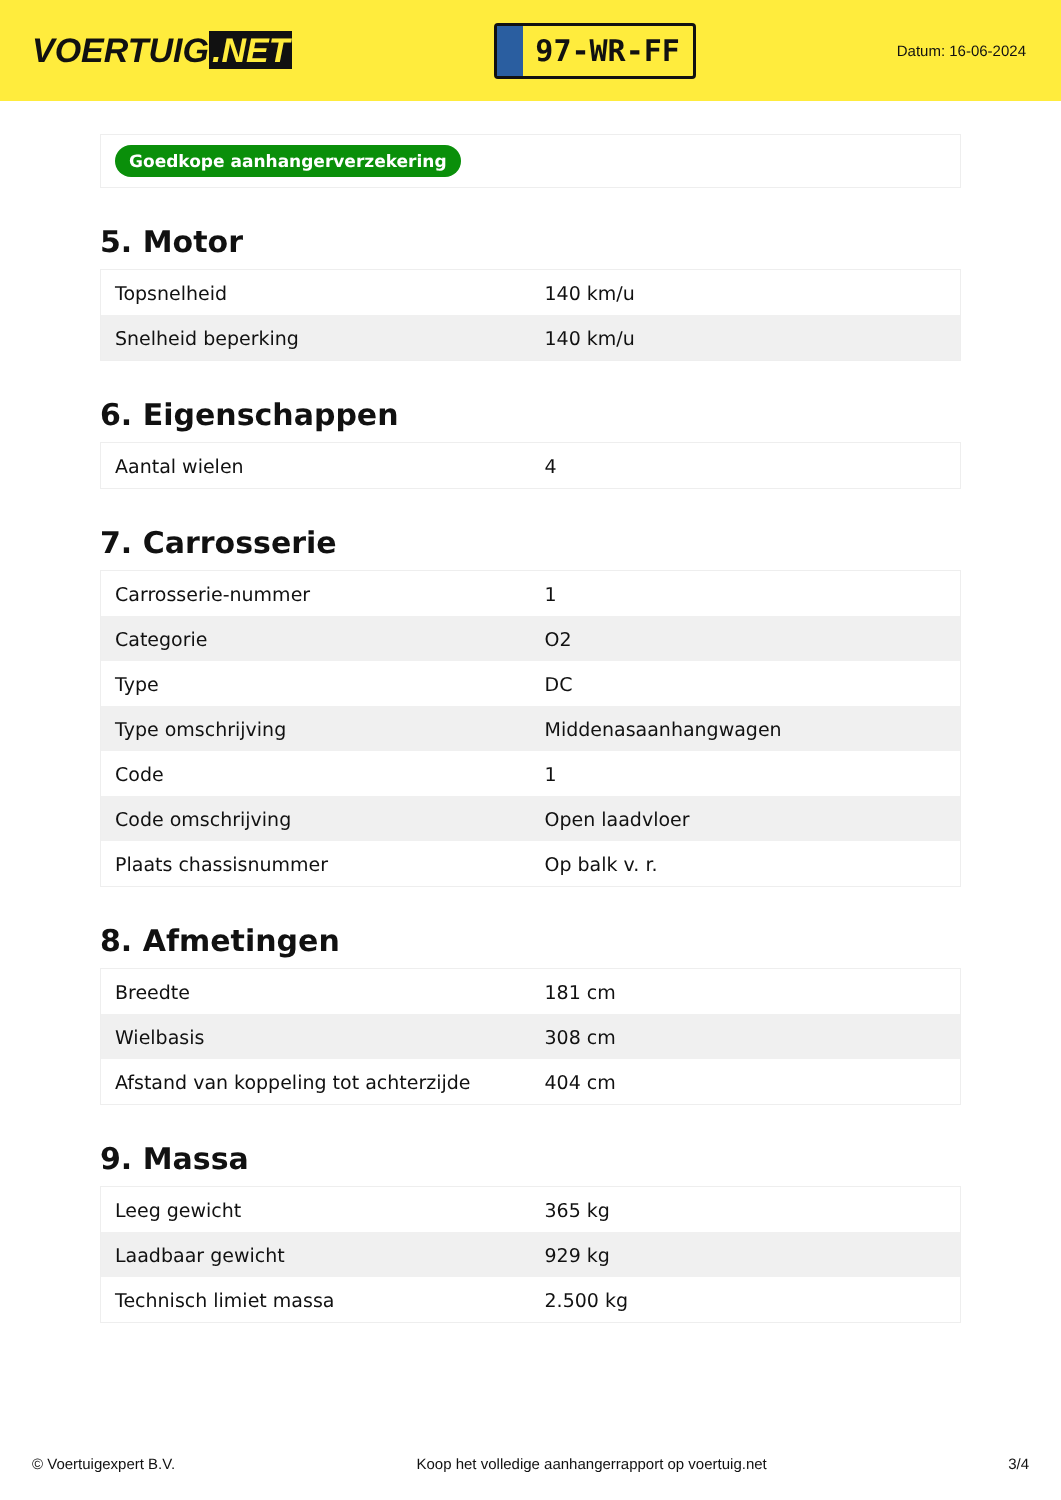VOERTUIG.NET
97-WR-FF
Datum: 16-06-2024
Goedkope aanhangerverzekering
5. Motor
| Topsnelheid | 140 km/u |
| Snelheid beperking | 140 km/u |
6. Eigenschappen
| Aantal wielen | 4 |
7. Carrosserie
| Carrosserie-nummer | 1 |
| Categorie | O2 |
| Type | DC |
| Type omschrijving | Middenasaanhangwagen |
| Code | 1 |
| Code omschrijving | Open laadvloer |
| Plaats chassisnummer | Op balk v. r. |
8. Afmetingen
| Breedte | 181 cm |
| Wielbasis | 308 cm |
| Afstand van koppeling tot achterzijde | 404 cm |
9. Massa
| Leeg gewicht | 365 kg |
| Laadbaar gewicht | 929 kg |
| Technisch limiet massa | 2.500 kg |
© Voertuigexpert B.V. Koop het volledige aanhangerrapport op voertuig.net 3/4